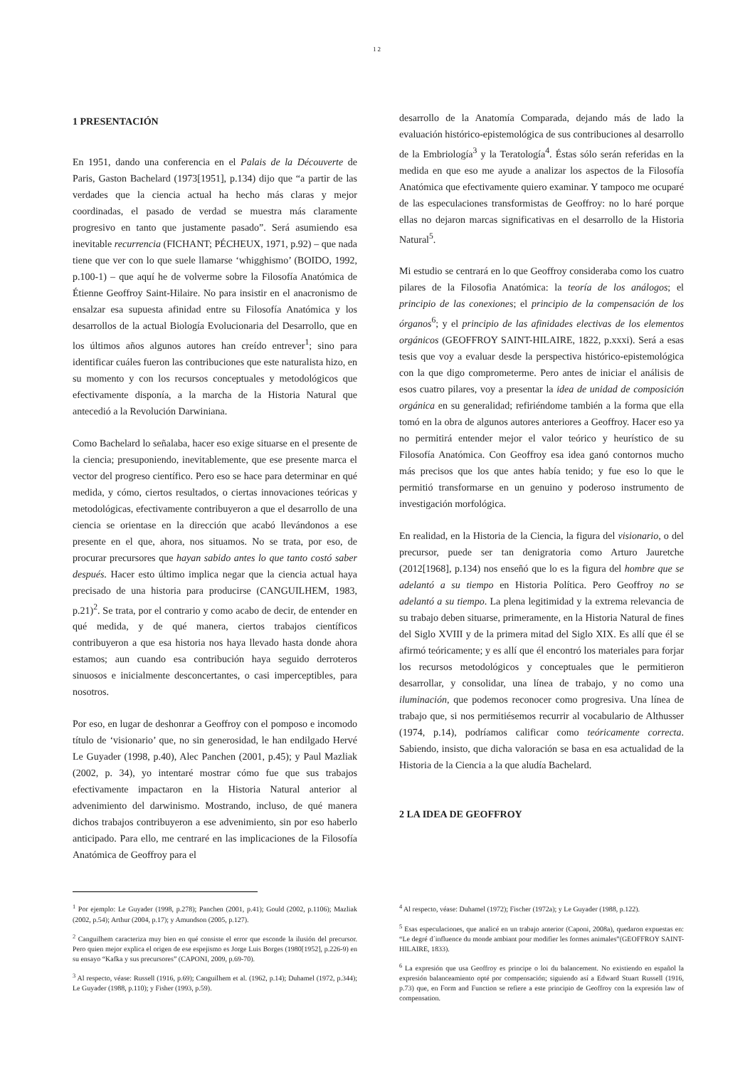12
1 PRESENTACIÓN
En 1951, dando una conferencia en el Palais de la Découverte de Paris, Gaston Bachelard (1973[1951], p.134) dijo que “a partir de las verdades que la ciencia actual ha hecho más claras y mejor coordinadas, el pasado de verdad se muestra más claramente progresivo en tanto que justamente pasado”. Será asumiendo esa inevitable recurrencia (FICHANT; PÉCHEUX, 1971, p.92) – que nada tiene que ver con lo que suele llamarse ‘whigghismo’ (BOIDO, 1992, p.100-1) – que aquí he de volverme sobre la Filosofía Anatómica de Étienne Geoffroy Saint-Hilaire. No para insistir en el anacronismo de ensalzar esa supuesta afinidad entre su Filosofía Anatómica y los desarrollos de la actual Biología Evolucionaria del Desarrollo, que en los últimos años algunos autores han creído entrever<sup>1</sup>; sino para identificar cuáles fueron las contribuciones que este naturalista hizo, en su momento y con los recursos conceptuales y metodológicos que efectivamente disponía, a la marcha de la Historia Natural que antecedió a la Revolución Darwiniana.
Como Bachelard lo señalaba, hacer eso exige situarse en el presente de la ciencia; presuponiendo, inevitablemente, que ese presente marca el vector del progreso científico. Pero eso se hace para determinar en qué medida, y cómo, ciertos resultados, o ciertas innovaciones teóricas y metodológicas, efectivamente contribuyeron a que el desarrollo de una ciencia se orientase en la dirección que acabó llevándonos a ese presente en el que, ahora, nos situamos. No se trata, por eso, de procurar precursores que hayan sabido antes lo que tanto costó saber después. Hacer esto último implica negar que la ciencia actual haya precisado de una historia para producirse (CANGUILHEM, 1983, p.21)<sup>2</sup>. Se trata, por el contrario y como acabo de decir, de entender en qué medida, y de qué manera, ciertos trabajos científicos contribuyeron a que esa historia nos haya llevado hasta donde ahora estamos; aun cuando esa contribución haya seguido derroteros sinuosos e inicialmente desconcertantes, o casi imperceptibles, para nosotros.
Por eso, en lugar de deshonrar a Geoffroy con el pomposo e incomodo título de ‘visionario’ que, no sin generosidad, le han endilgado Hervé Le Guyader (1998, p.40), Alec Panchen (2001, p.45); y Paul Mazliak (2002, p. 34), yo intentaré mostrar cómo fue que sus trabajos efectivamente impactaron en la Historia Natural anterior al advenimiento del darwinismo. Mostrando, incluso, de qué manera dichos trabajos contribuyeron a ese advenimiento, sin por eso haberlo anticipado. Para ello, me centraré en las implicaciones de la Filosofía Anatómica de Geoffroy para el
desarrollo de la Anatomía Comparada, dejando más de lado la evaluación histórico-epistemológica de sus contribuciones al desarrollo de la Embriología<sup>3</sup> y la Teratología<sup>4</sup>. Éstas sólo serán referidas en la medida en que eso me ayude a analizar los aspectos de la Filosofía Anatómica que efectivamente quiero examinar. Y tampoco me ocuparé de las especulaciones transformistas de Geoffroy: no lo haré porque ellas no dejaron marcas significativas en el desarrollo de la Historia Natural<sup>5</sup>.
Mi estudio se centrará en lo que Geoffroy consideraba como los cuatro pilares de la Filosofia Anatómica: la teoría de los análogos; el principio de las conexiones; el principio de la compensación de los órganos<sup>6</sup>; y el principio de las afinidades electivas de los elementos orgánicos (GEOFFROY SAINT-HILAIRE, 1822, p.xxxi). Será a esas tesis que voy a evaluar desde la perspectiva histórico-epistemológica con la que digo comprometerme. Pero antes de iniciar el análisis de esos cuatro pilares, voy a presentar la idea de unidad de composición orgánica en su generalidad; refiriéndome también a la forma que ella tomó en la obra de algunos autores anteriores a Geoffroy. Hacer eso ya no permitirá entender mejor el valor teórico y heurístico de su Filosofía Anatómica. Con Geoffroy esa idea ganó contornos mucho más precisos que los que antes había tenido; y fue eso lo que le permitió transformarse en un genuino y poderoso instrumento de investigación morfológica.
En realidad, en la Historia de la Ciencia, la figura del visionario, o del precursor, puede ser tan denigratoria como Arturo Jauretche (2012[1968], p.134) nos enseñó que lo es la figura del hombre que se adelantó a su tiempo en Historia Política. Pero Geoffroy no se adelantó a su tiempo. La plena legitimidad y la extrema relevancia de su trabajo deben situarse, primeramente, en la Historia Natural de fines del Siglo XVIII y de la primera mitad del Siglo XIX. Es allí que él se afirmó teóricamente; y es allí que él encontró los materiales para forjar los recursos metodológicos y conceptuales que le permitieron desarrollar, y consolidar, una línea de trabajo, y no como una iluminación, que podemos reconocer como progresiva. Una línea de trabajo que, si nos permitiésemos recurrir al vocabulario de Althusser (1974, p.14), podríamos calificar como teóricamente correcta. Sabiendo, insisto, que dicha valoración se basa en esa actualidad de la Historia de la Ciencia a la que aludía Bachelard.
2 LA IDEA DE GEOFFROY
<sup>1</sup> Por ejemplo: Le Guyader (1998, p.278); Panchen (2001, p.41); Gould (2002, p.1106); Mazliak (2002, p.54); Arthur (2004, p.17); y Amundson (2005, p.127).
<sup>2</sup> Canguilhem caracteriza muy bien en qué consiste el error que esconde la ilusión del precursor. Pero quien mejor explica el origen de ese espejismo es Jorge Luis Borges (1980[1952], p.226-9) en su ensayo “Kafka y sus precursores” (CAPONI, 2009, p.69-70).
<sup>3</sup> Al respecto, véase: Russell (1916, p.69); Canguilhem et al. (1962, p.14); Duhamel (1972, p.344); Le Guyader (1988, p.110); y Fisher (1993, p.59).
<sup>4</sup> Al respecto, véase: Duhamel (1972); Fischer (1972a); y Le Guyader (1988, p.122).
<sup>5</sup> Esas especulaciones, que analicé en un trabajo anterior (Caponi, 2008a), quedaron expuestas en: “Le degré d´influence du monde ambiant pour modifier les formes animales”(GEOFFROY SAINT-HILAIRE, 1833).
<sup>6</sup> La expresión que usa Geoffroy es principe o loi du balancement. No existiendo en español la expresión balanceamiento opté por compensación; siguiendo así a Edward Stuart Russell (1916, p.73) que, en Form and Function se refiere a este principio de Geoffroy con la expresión law of compensation.